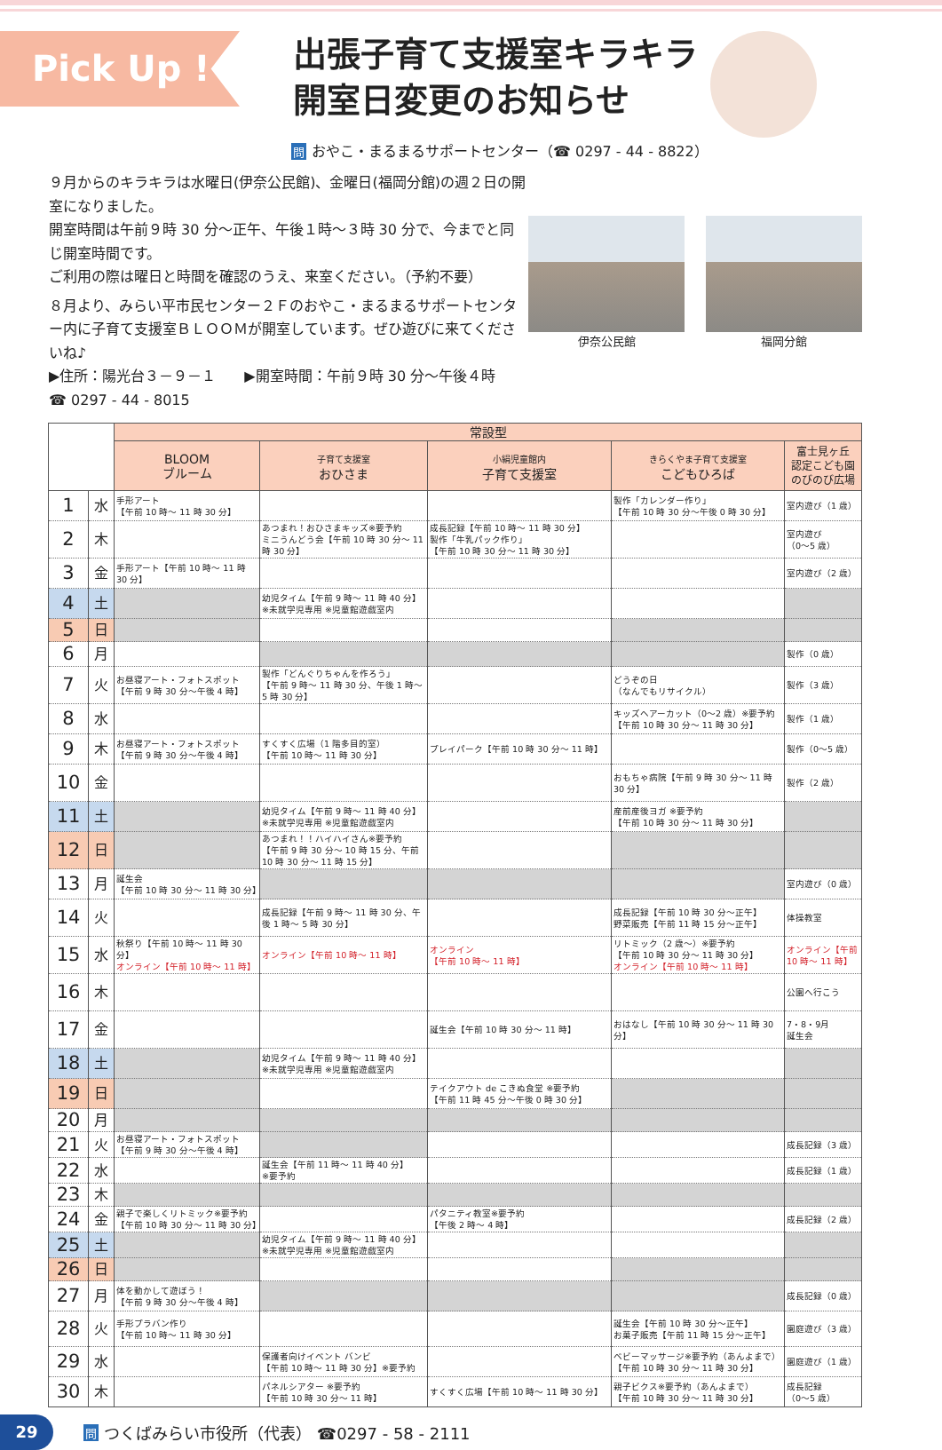Pick Up !
出張子育て支援室キラキラ
開室日変更のお知らせ
問おやこ・まるまるサポートセンター（☎ 0297 - 44 - 8822）
９月からのキラキラは水曜日(伊奈公民館)、金曜日(福岡分館)の週２日の開室になりました。
開室時間は午前９時 30 分～正午、午後１時～３時 30 分で、今までと同じ開室時間です。
ご利用の際は曜日と時間を確認のうえ、来室ください。（予約不要）
８月より、みらい平市民センター２Ｆのおやこ・まるまるサポートセンター内に子育て支援室ＢＬＯＯＭが開室しています。ぜひ遊びに来てくださいね♪
▶住所：陽光台３－９－１　　▶開室時間：午前９時 30 分～午後４時
☎ 0297 - 44 - 8015
伊奈公民館 福岡分館
| | | 常設型 | | | | |
| --- | --- | --- | --- | --- | --- | --- |
| | | BLOOM ブルーム | 子育て支援室 おひさま | 小絹児童館内 子育て支援室 | きらくやま子育て支援室 こどもひろば | 富士見ヶ丘 認定こども園 のびのび広場 |
| 1 | 水 | 手形アート 【午前 10 時～ 11 時 30 分】 | | | 製作「カレンダー作り」 【午前 10 時 30 分～午後 0 時 30 分】 | 室内遊び（1 歳） |
| 2 | 木 | | あつまれ！おひさまキッズ※要予約 ミニうんどう会【午前 10 時 30 分～ 11 時 30 分】 | 成長記録【午前 10 時～ 11 時 30 分】 製作「牛乳パック作り」 【午前 10 時 30 分～ 11 時 30 分】 | | 室内遊び （0～5 歳） |
| 3 | 金 | 手形アート【午前 10 時～ 11 時 30 分】 | | | | 室内遊び（2 歳） |
| 4 | 土 | | 幼児タイム【午前 9 時～ 11 時 40 分】 ※未就学児専用 ※児童館遊戯室内 | | | |
| 5 | 日 | | | | | |
| 6 | 月 | | | | | 製作（0 歳） |
| 7 | 火 | お昼寝アート・フォトスポット 【午前 9 時 30 分～午後 4 時】 | 製作「どんぐりちゃんを作ろう」 【午前 9 時～ 11 時 30 分、午後 1 時～ 5 時 30 分】 | | どうぞの日 （なんでもリサイクル） | 製作（3 歳） |
| 8 | 水 | | | | キッズヘアーカット（0～2 歳）※要予約 【午前 10 時 30 分～ 11 時 30 分】 | 製作（1 歳） |
| 9 | 木 | お昼寝アート・フォトスポット 【午前 9 時 30 分～午後 4 時】 | すくすく広場（1 階多目的室） 【午前 10 時～ 11 時 30 分】 | プレイパーク【午前 10 時 30 分～ 11 時】 | | 製作（0～5 歳） |
| 10 | 金 | | | | おもちゃ病院【午前 9 時 30 分～ 11 時 30 分】 | 製作（2 歳） |
| 11 | 土 | | 幼児タイム【午前 9 時～ 11 時 40 分】 ※未就学児専用 ※児童館遊戯室内 | | 産前産後ヨガ ※要予約 【午前 10 時 30 分～ 11 時 30 分】 | |
| 12 | 日 | | あつまれ！！ハイハイさん※要予約 【午前 9 時 30 分～ 10 時 15 分、午前 10 時 30 分～ 11 時 15 分】 | | | |
| 13 | 月 | 誕生会 【午前 10 時 30 分～ 11 時 30 分】 | | | | 室内遊び（0 歳） |
| 14 | 火 | | 成長記録【午前 9 時～ 11 時 30 分、午後 1 時～ 5 時 30 分】 | | 成長記録【午前 10 時 30 分～正午】 野菜販売【午前 11 時 15 分～正午】 | 体操教室 |
| 15 | 水 | 秋祭り【午前 10 時～ 11 時 30 分】 オンライン【午前 10 時～ 11 時】 | オンライン【午前 10 時～ 11 時】 | オンライン 【午前 10 時～ 11 時】 | リトミック（2 歳～）※要予約 【午前 10 時 30 分～ 11 時 30 分】 オンライン【午前 10 時～ 11 時】 | オンライン【午前 10 時～ 11 時】 |
| 16 | 木 | | | | | 公園へ行こう |
| 17 | 金 | | | 誕生会【午前 10 時 30 分～ 11 時】 | おはなし【午前 10 時 30 分～ 11 時 30 分】 | 7・8・9月 誕生会 |
| 18 | 土 | | 幼児タイム【午前 9 時～ 11 時 40 分】 ※未就学児専用 ※児童館遊戯室内 | | | |
| 19 | 日 | | | テイクアウト de こきぬ食堂 ※要予約 【午前 11 時 45 分～午後 0 時 30 分】 | | |
| 20 | 月 | | | | | |
| 21 | 火 | お昼寝アート・フォトスポット 【午前 9 時 30 分～午後 4 時】 | | | | 成長記録（3 歳） |
| 22 | 水 | | 誕生会【午前 11 時～ 11 時 40 分】 ※要予約 | | | 成長記録（1 歳） |
| 23 | 木 | | | | | |
| 24 | 金 | 親子で楽しくリトミック※要予約 【午前 10 時 30 分～ 11 時 30 分】 | | パタニティ教室※要予約 【午後 2 時～ 4 時】 | | 成長記録（2 歳） |
| 25 | 土 | | 幼児タイム【午前 9 時～ 11 時 40 分】 ※未就学児専用 ※児童館遊戯室内 | | | |
| 26 | 日 | | | | | |
| 27 | 月 | 体を動かして遊ぼう！ 【午前 9 時 30 分～午後 4 時】 | | | | 成長記録（0 歳） |
| 28 | 火 | 手形プラバン作り 【午前 10 時～ 11 時 30 分】 | | | 誕生会【午前 10 時 30 分～正午】 お菓子販売【午前 11 時 15 分～正午】 | 園庭遊び（3 歳） |
| 29 | 水 | | 保護者向けイベント バンビ 【午前 10 時～ 11 時 30 分】※要予約 | | ベビーマッサージ※要予約（あんよまで） 【午前 10 時 30 分～ 11 時 30 分】 | 園庭遊び（1 歳） |
| 30 | 木 | | パネルシアター ※要予約 【午前 10 時 30 分～ 11 時】 | すくすく広場【午前 10 時～ 11 時 30 分】 | 親子ビクス※要予約（あんよまで） 【午前 10 時 30 分～ 11 時 30 分】 | 成長記録 （0～5 歳） |
29
問つくばみらい市役所（代表） ☎0297 - 58 - 2111